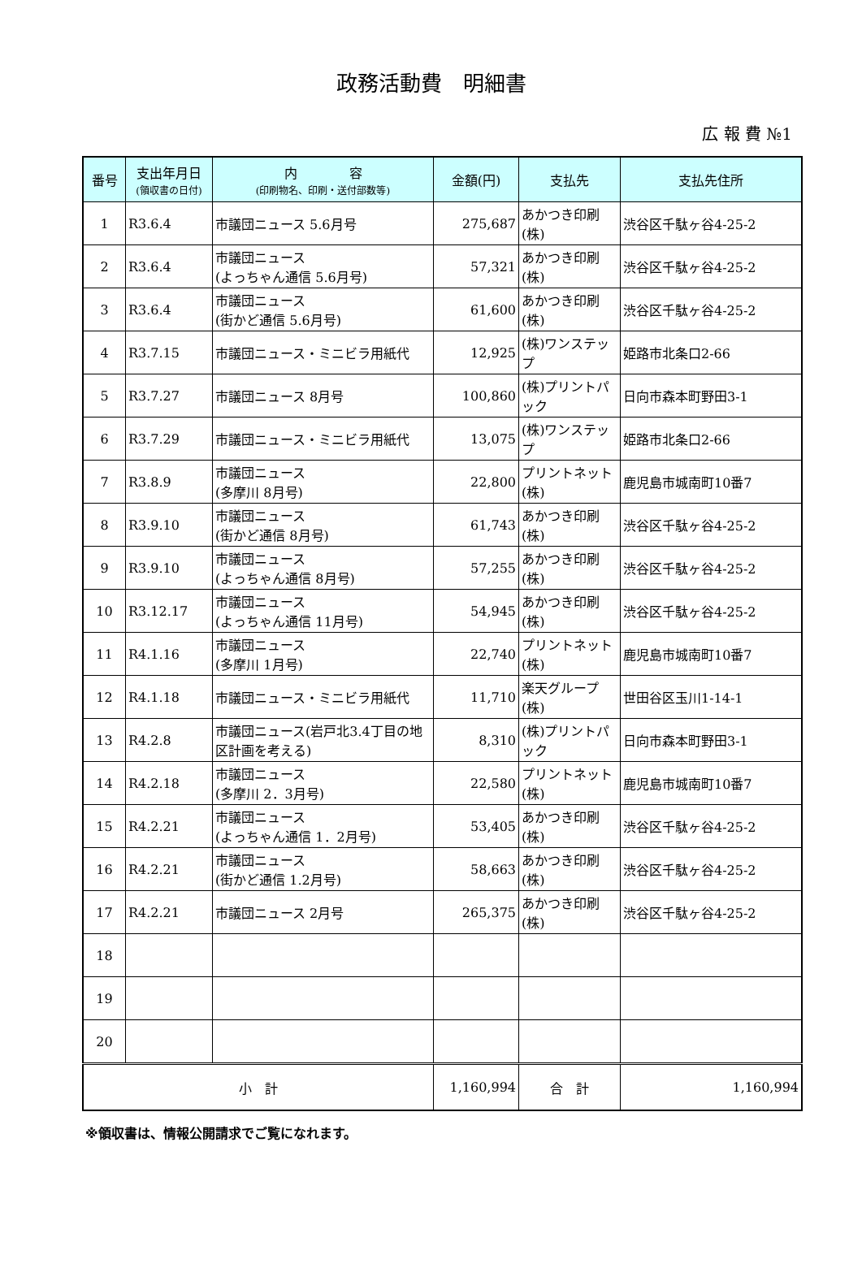政務活動費　明細書
広 報 費 №1
| 番号 | 支出年月日 (領収書の日付) | 内 容 (印刷物名、印刷・送付部数等) | 金額(円) | 支払先 | 支払先住所 |
| --- | --- | --- | --- | --- | --- |
| 1 | R3.6.4 | 市議団ニュース 5.6月号 | 275,687 | あかつき印刷(株) | 渋谷区千駄ヶ谷4-25-2 |
| 2 | R3.6.4 | 市議団ニュース (よっちゃん通信 5.6月号) | 57,321 | あかつき印刷(株) | 渋谷区千駄ヶ谷4-25-2 |
| 3 | R3.6.4 | 市議団ニュース (街かど通信 5.6月号) | 61,600 | あかつき印刷(株) | 渋谷区千駄ヶ谷4-25-2 |
| 4 | R3.7.15 | 市議団ニュース・ミニビラ用紙代 | 12,925 | (株)ワンステップ | 姫路市北条口2-66 |
| 5 | R3.7.27 | 市議団ニュース 8月号 | 100,860 | (株)プリントパック | 日向市森本町野田3-1 |
| 6 | R3.7.29 | 市議団ニュース・ミニビラ用紙代 | 13,075 | (株)ワンステップ | 姫路市北条口2-66 |
| 7 | R3.8.9 | 市議団ニュース (多摩川 8月号) | 22,800 | プリントネット(株) | 鹿児島市城南町10番7 |
| 8 | R3.9.10 | 市議団ニュース (街かど通信 8月号) | 61,743 | あかつき印刷(株) | 渋谷区千駄ヶ谷4-25-2 |
| 9 | R3.9.10 | 市議団ニュース (よっちゃん通信 8月号) | 57,255 | あかつき印刷(株) | 渋谷区千駄ヶ谷4-25-2 |
| 10 | R3.12.17 | 市議団ニュース (よっちゃん通信 11月号) | 54,945 | あかつき印刷(株) | 渋谷区千駄ヶ谷4-25-2 |
| 11 | R4.1.16 | 市議団ニュース (多摩川 1月号) | 22,740 | プリントネット(株) | 鹿児島市城南町10番7 |
| 12 | R4.1.18 | 市議団ニュース・ミニビラ用紙代 | 11,710 | 楽天グループ(株) | 世田谷区玉川1-14-1 |
| 13 | R4.2.8 | 市議団ニュース(岩戸北3.4丁目の地区計画を考える) | 8,310 | (株)プリントパック | 日向市森本町野田3-1 |
| 14 | R4.2.18 | 市議団ニュース (多摩川 2．3月号) | 22,580 | プリントネット(株) | 鹿児島市城南町10番7 |
| 15 | R4.2.21 | 市議団ニュース (よっちゃん通信 1．2月号) | 53,405 | あかつき印刷(株) | 渋谷区千駄ヶ谷4-25-2 |
| 16 | R4.2.21 | 市議団ニュース (街かど通信 1.2月号) | 58,663 | あかつき印刷(株) | 渋谷区千駄ヶ谷4-25-2 |
| 17 | R4.2.21 | 市議団ニュース 2月号 | 265,375 | あかつき印刷(株) | 渋谷区千駄ヶ谷4-25-2 |
| 18 | | | | | |
| 19 | | | | | |
| 20 | | | | | |
| 小 計 | | | 1,160,994 | 合 計 | 1,160,994 |
※領収書は、情報公開請求でご覧になれます。